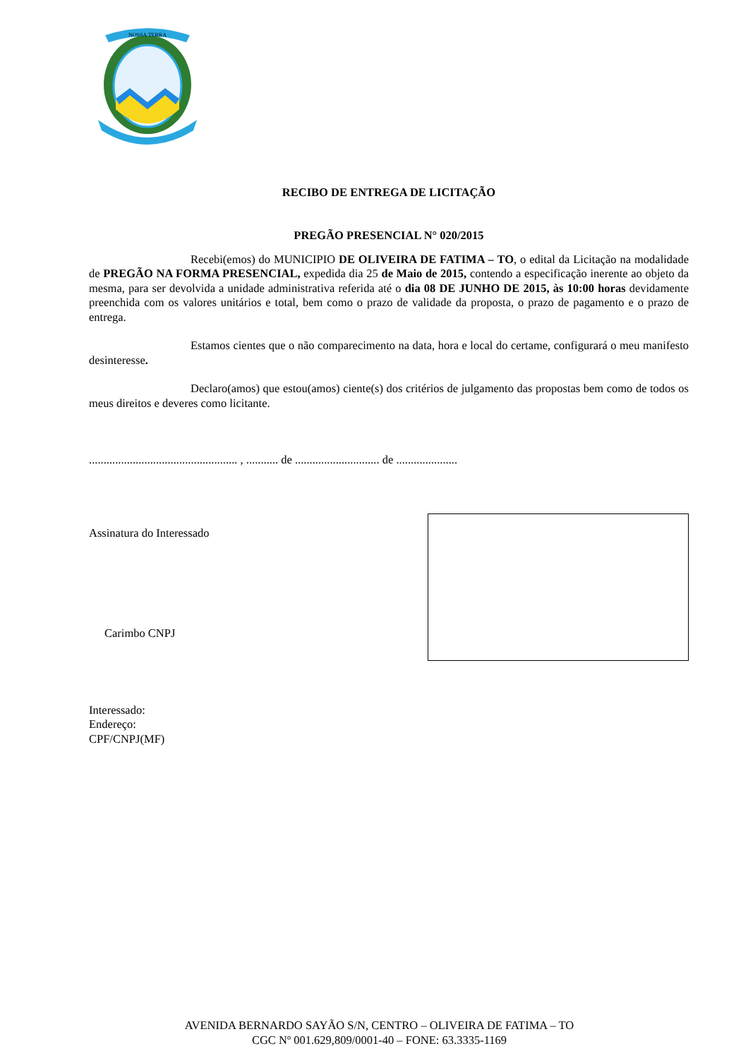NOSSA TERRA
RECIBO DE ENTREGA DE LICITAÇÃO
PREGÃO PRESENCIAL N° 020/2015
Recebi(emos) do MUNICIPIO DE OLIVEIRA DE FATIMA – TO, o edital da Licitação na modalidade de PREGÃO NA FORMA PRESENCIAL, expedida dia 25 de Maio de 2015, contendo a especificação inerente ao objeto da mesma, para ser devolvida a unidade administrativa referida até o dia 08 DE JUNHO DE 2015, às 10:00 horas devidamente preenchida com os valores unitários e total, bem como o prazo de validade da proposta, o prazo de pagamento e o prazo de entrega.
Estamos cientes que o não comparecimento na data, hora e local do certame, configurará o meu manifesto desinteresse.
Declaro(amos) que estou(amos) ciente(s) dos critérios de julgamento das propostas bem como de todos os meus direitos e deveres como licitante.
................................................... , ........... de ............................. de .....................
Assinatura do Interessado
Carimbo CNPJ
Interessado:
Endereço:
CPF/CNPJ(MF)
AVENIDA BERNARDO SAYÃO S/N, CENTRO – OLIVEIRA DE FATIMA – TO
CGC Nº 001.629,809/0001-40 – FONE: 63.3335-1169